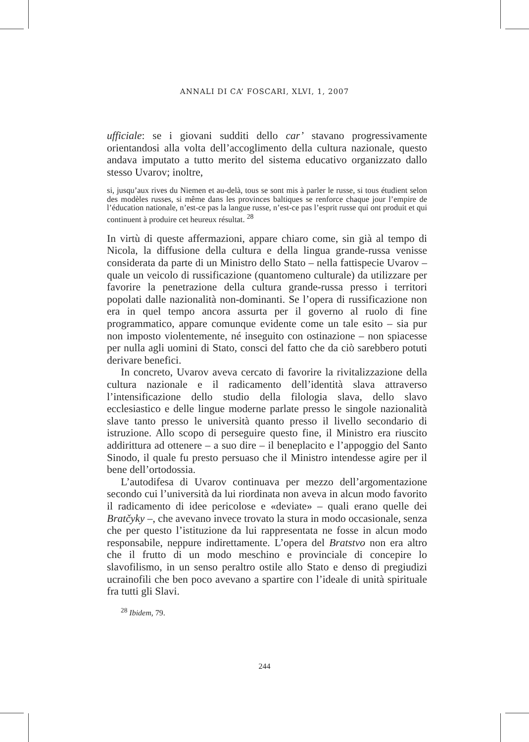ANNALI DI CA’ FOSCARI, XLVI, 1, 2007
ufficiale: se i giovani sudditi dello car’ stavano progressivamente orientandosi alla volta dell’accoglimento della cultura nazionale, questo andava imputato a tutto merito del sistema educativo organizzato dallo stesso Uvarov; inoltre,
si, jusqu’aux rives du Niemen et au-delà, tous se sont mis à parler le russe, si tous étudient selon des modèles russes, si même dans les provinces baltiques se renforce chaque jour l’empire de l’éducation nationale, n’est-ce pas la langue russe, n’est-ce pas l’esprit russe qui ont produit et qui continuent à produire cet heureux résultat. <sup>28</sup>
In virtù di queste affermazioni, appare chiaro come, sin già al tempo di Nicola, la diffusione della cultura e della lingua grande-russa venisse considerata da parte di un Ministro dello Stato – nella fattispecie Uvarov – quale un veicolo di russificazione (quantomeno culturale) da utilizzare per favorire la penetrazione della cultura grande-russa presso i territori popolati dalle nazionalità non-dominanti. Se l’opera di russificazione non era in quel tempo ancora assurta per il governo al ruolo di fine programmatico, appare comunque evidente come un tale esito – sia pur non imposto violentemente, né inseguito con ostinazione – non spiacesse per nulla agli uomini di Stato, consci del fatto che da ciò sarebbero potuti derivare benefici.
In concreto, Uvarov aveva cercato di favorire la rivitalizzazione della cultura nazionale e il radicamento dell’identità slava attraverso l’intensificazione dello studio della filologia slava, dello slavo ecclesiastico e delle lingue moderne parlate presso le singole nazionalità slave tanto presso le università quanto presso il livello secondario di istruzione. Allo scopo di perseguire questo fine, il Ministro era riuscito addirittura ad ottenere – a suo dire – il beneplacito e l’appoggio del Santo Sinodo, il quale fu presto persuaso che il Ministro intendesse agire per il bene dell’ortodossia.
L’autodifesa di Uvarov continuava per mezzo dell’argomentazione secondo cui l’università da lui riordinata non aveva in alcun modo favorito il radicamento di idee pericolose e «deviate» – quali erano quelle dei Bratčyky –, che avevano invece trovato la stura in modo occasionale, senza che per questo l’istituzione da lui rappresentata ne fosse in alcun modo responsabile, neppure indirettamente. L’opera del Bratstvo non era altro che il frutto di un modo meschino e provinciale di concepire lo slavofilismo, in un senso peraltro ostile allo Stato e denso di pregiudizi ucrainofili che ben poco avevano a spartire con l’ideale di unità spirituale fra tutti gli Slavi.
<sup>28</sup> Ibidem, 79.
244